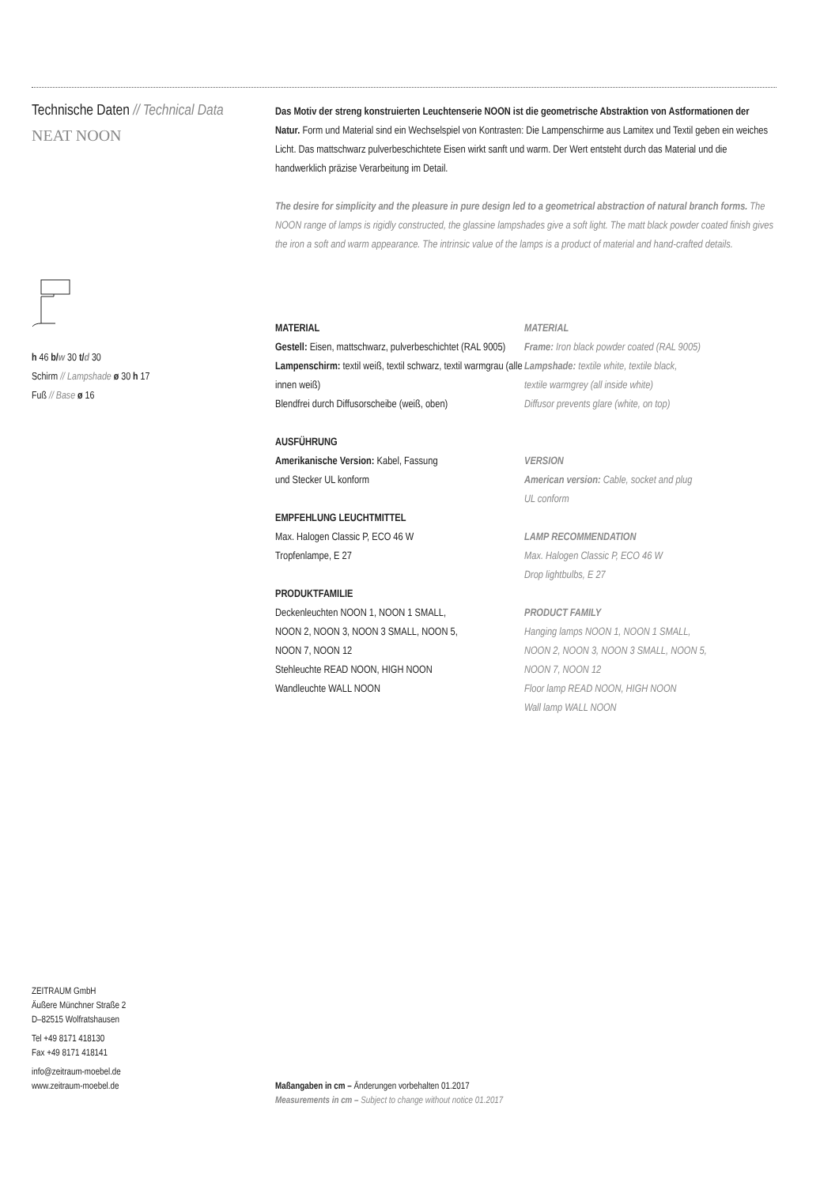Technische Daten // Technical Data
NEAT NOON
h 46 b/w 30 t/d 30
Schirm // Lampshade ø 30 h 17
Fuß // Base ø 16
Das Motiv der streng konstruierten Leuchtenserie NOON ist die geometrische Abstraktion von Astformationen der Natur. Form und Material sind ein Wechselspiel von Kontrasten: Die Lampen­schirme aus Lamitex und Textil geben ein weiches Licht. Das mattschwarz pulverbeschichtete Eisen wirkt sanft und warm. Der Wert entsteht durch das Material und die handwerklich präzise Verarbeitung im Detail.
The desire for simplicity and the pleasure in pure design led to a geometrical abstraction of natural branch forms. The NOON range of lamps is rigidly constructed, the glassine lampshades give a soft light. The matt black powder coated finish gives the iron a soft and warm appearance. The intrinsic value of the lamps is a product of material and hand-crafted details.
MATERIAL
Gestell: Eisen, mattschwarz, pulverbeschichtet (RAL 9005)
Lampenschirm: textil weiß, textil schwarz, textil warmgrau (alle innen weiß)
Blendfrei durch Diffusorscheibe (weiß, oben)
AUSFÜHRUNG
Amerikanische Version: Kabel, Fassung
und Stecker UL konform
EMPFEHLUNG LEUCHTMITTEL
Max. Halogen Classic P, ECO 46 W
Tropfenlampe, E 27
PRODUKTFAMILIE
Deckenleuchten NOON 1, NOON 1 SMALL,
NOON 2, NOON 3, NOON 3 SMALL, NOON 5,
NOON 7, NOON 12
Stehleuchte READ NOON, HIGH NOON
Wandleuchte WALL NOON
MATERIAL
Frame: Iron black powder coated (RAL 9005)
Lampshade: textile white, textile black,
textile warmgrey (all inside white)
Diffusor prevents glare (white, on top)
VERSION
American version: Cable, socket and plug
UL conform
LAMP RECOMMENDATION
Max. Halogen Classic P, ECO 46 W
Drop lightbulbs, E 27
PRODUCT FAMILY
Hanging lamps NOON 1, NOON 1 SMALL,
NOON 2, NOON 3, NOON 3 SMALL, NOON 5,
NOON 7, NOON 12
Floor lamp READ NOON, HIGH NOON
Wall lamp WALL NOON
ZEITRAUM GmbH
Äußere Münchner Straße 2
D–82515 Wolfratshausen
Tel +49 8171 418130
Fax +49 8171 418141
info@zeitraum-moebel.de
www.zeitraum-moebel.de
Maßangaben in cm – Änderungen vorbehalten 01.2017
Measurements in cm – Subject to change without notice 01.2017